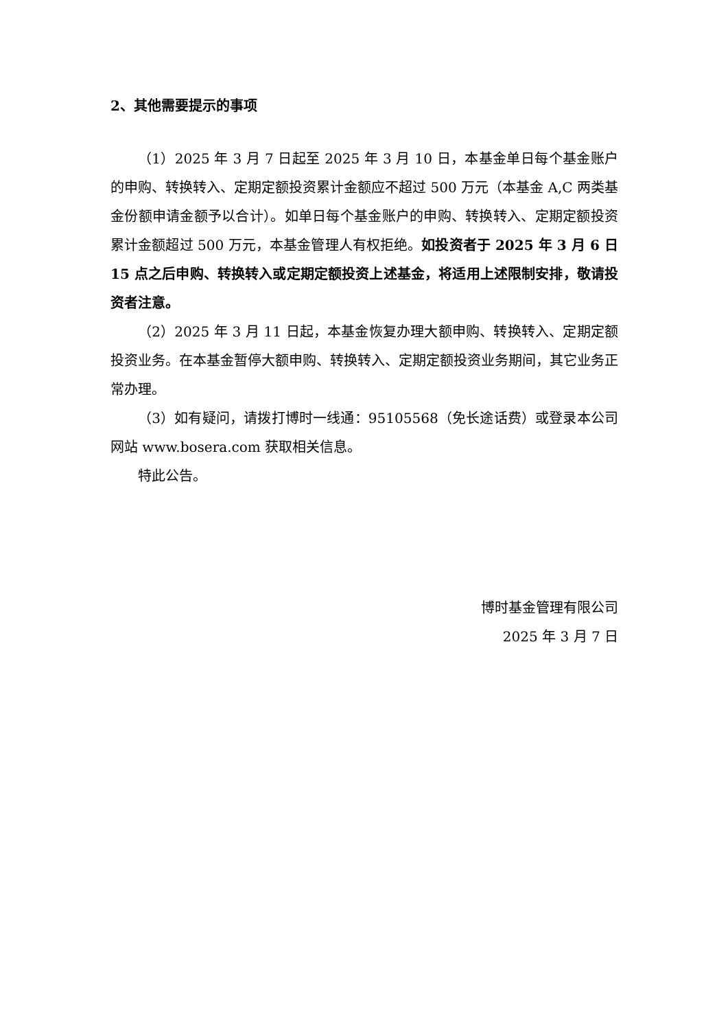2、其他需要提示的事项
（1）2025 年 3 月 7 日起至 2025 年 3 月 10 日，本基金单日每个基金账户的申购、转换转入、定期定额投资累计金额应不超过 500 万元（本基金 A,C 两类基金份额申请金额予以合计）。如单日每个基金账户的申购、转换转入、定期定额投资累计金额超过 500 万元，本基金管理人有权拒绝。如投资者于 2025 年 3 月 6 日 15 点之后申购、转换转入或定期定额投资上述基金，将适用上述限制安排，敬请投资者注意。
（2）2025 年 3 月 11 日起，本基金恢复办理大额申购、转换转入、定期定额投资业务。在本基金暂停大额申购、转换转入、定期定额投资业务期间，其它业务正常办理。
（3）如有疑问，请拨打博时一线通：95105568（免长途话费）或登录本公司网站 www.bosera.com 获取相关信息。
特此公告。
博时基金管理有限公司
2025 年 3 月 7 日